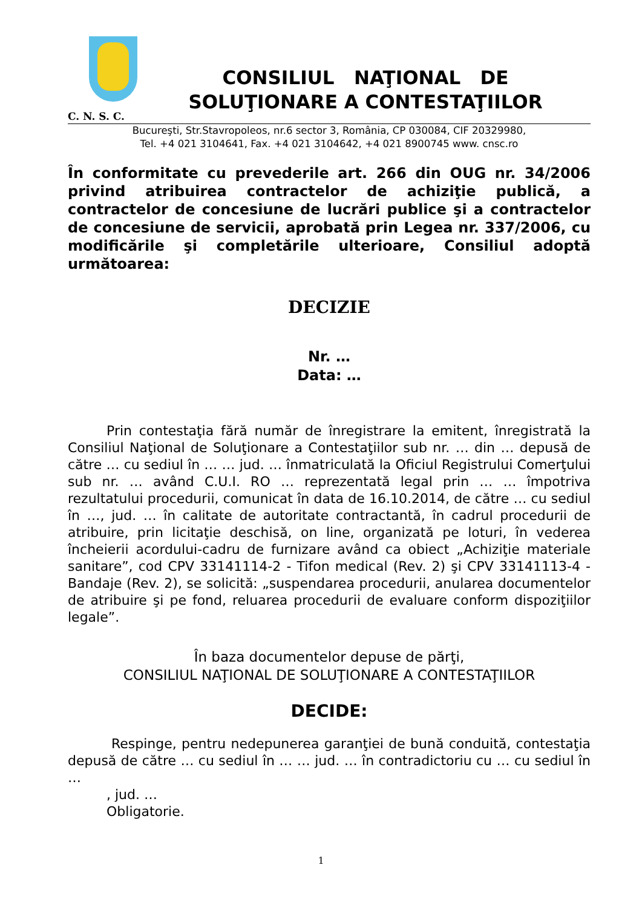C. N. S. C.
CONSILIUL NAŢIONAL DE
SOLUŢIONARE A CONTESTAŢIILOR
Bucureşti, Str.Stavropoleos, nr.6 sector 3, România, CP 030084, CIF 20329980,
Tel. +4 021 3104641, Fax. +4 021 3104642, +4 021 8900745 www. cnsc.ro
În conformitate cu prevederile art. 266 din OUG nr. 34/2006 privind atribuirea contractelor de achiziţie publică, a contractelor de concesiune de lucrări publice şi a contractelor de concesiune de servicii, aprobată prin Legea nr. 337/2006, cu modificările şi completările ulterioare, Consiliul adoptă următoarea:
DECIZIE
Nr. …
Data: …
Prin contestaţia fără număr de înregistrare la emitent, înregistrată la Consiliul Naţional de Soluţionare a Contestaţiilor sub nr. … din … depusă de către … cu sediul în … … jud. … înmatriculată la Oficiul Registrului Comerţului sub nr. … având C.U.I. RO … reprezentată legal prin … … împotriva rezultatului procedurii, comunicat în data de 16.10.2014, de către … cu sediul în …, jud. … în calitate de autoritate contractantă, în cadrul procedurii de atribuire, prin licitaţie deschisă, on line, organizată pe loturi, în vederea încheierii acordului-cadru de furnizare având ca obiect „Achiziţie materiale sanitare”, cod CPV 33141114-2 - Tifon medical (Rev. 2) şi CPV 33141113-4 - Bandaje (Rev. 2), se solicită: „suspendarea procedurii, anularea documentelor de atribuire şi pe fond, reluarea procedurii de evaluare conform dispoziţiilor legale”.
În baza documentelor depuse de părţi,
CONSILIUL NAŢIONAL DE SOLUŢIONARE A CONTESTAŢIILOR
DECIDE:
Respinge, pentru nedepunerea garanţiei de bună conduită, contestaţia depusă de către … cu sediul în … … jud. … în contradictoriu cu … cu sediul în …
, jud. …
Obligatorie.
1